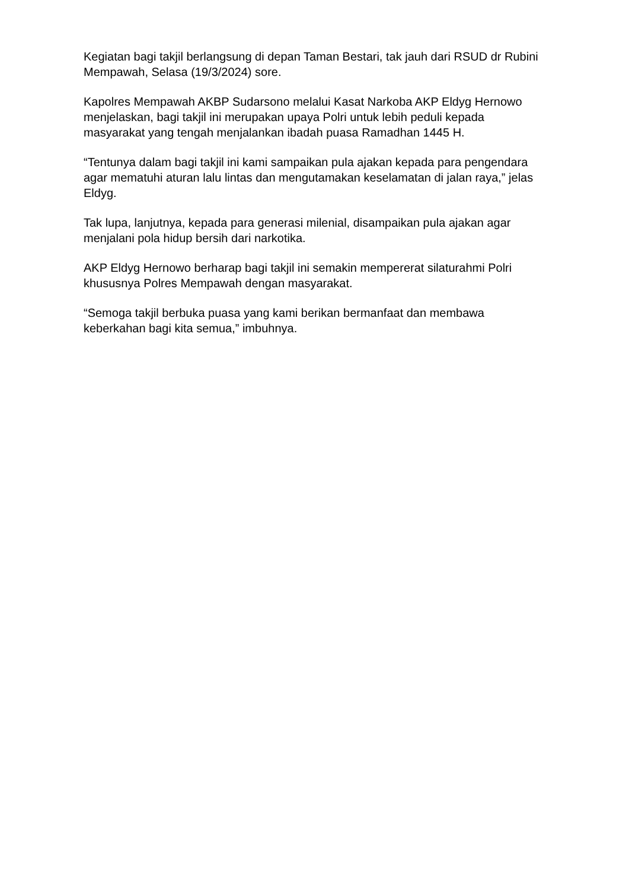Kegiatan bagi takjil berlangsung di depan Taman Bestari, tak jauh dari RSUD dr Rubini Mempawah, Selasa (19/3/2024) sore.
Kapolres Mempawah AKBP Sudarsono melalui Kasat Narkoba AKP Eldyg Hernowo menjelaskan, bagi takjil ini merupakan upaya Polri untuk lebih peduli kepada masyarakat yang tengah menjalankan ibadah puasa Ramadhan 1445 H.
“Tentunya dalam bagi takjil ini kami sampaikan pula ajakan kepada para pengendara agar mematuhi aturan lalu lintas dan mengutamakan keselamatan di jalan raya,” jelas Eldyg.
Tak lupa, lanjutnya, kepada para generasi milenial, disampaikan pula ajakan agar menjalani pola hidup bersih dari narkotika.
AKP Eldyg Hernowo berharap bagi takjil ini semakin mempererat silaturahmi Polri khususnya Polres Mempawah dengan masyarakat.
“Semoga takjil berbuka puasa yang kami berikan bermanfaat dan membawa keberkahan bagi kita semua,” imbuhnya.